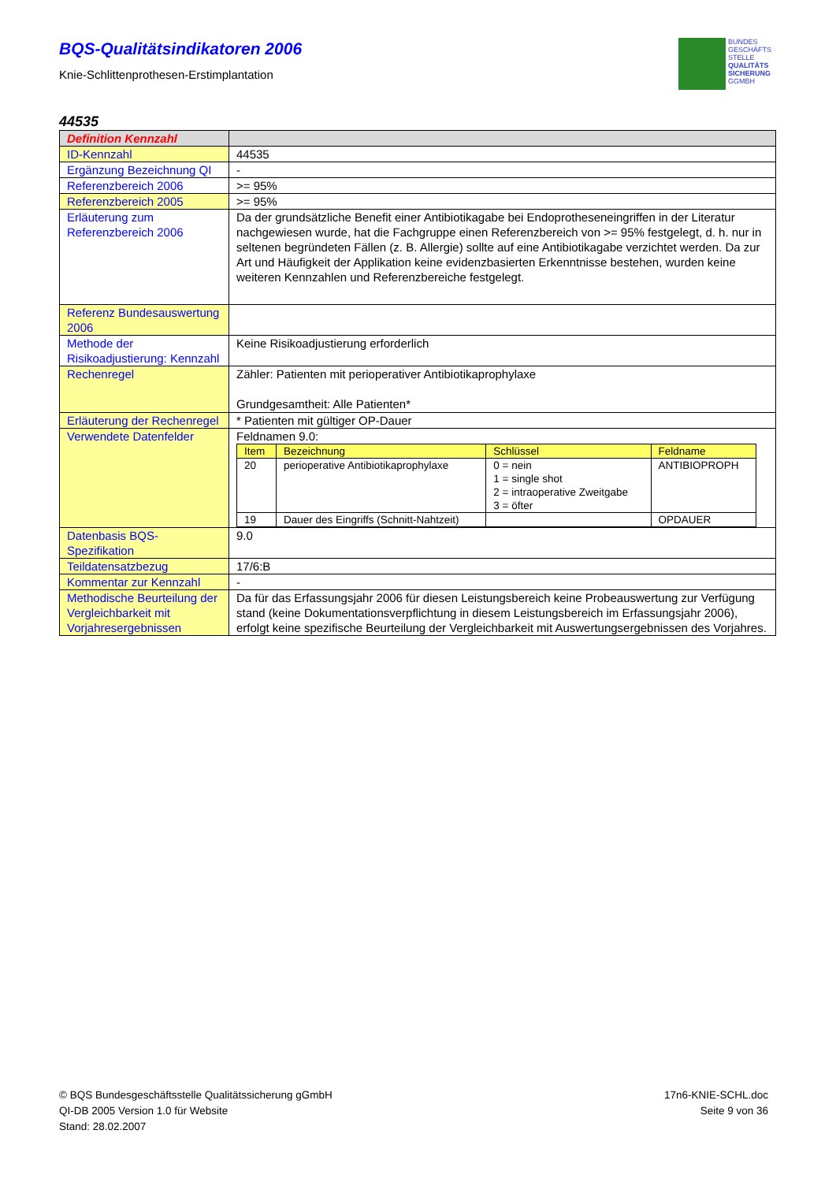BQS-Qualitätsindikatoren 2006
Knie-Schlittenprothesen-Erstimplantation
BUNDES
GESCHÄFTS
STELLE
QUALITÄTS
SICHERUNG
GGMBH
44535
| Definition Kennzahl | |
| ID-Kennzahl | 44535 |
| Ergänzung Bezeichnung QI | - |
| Referenzbereich 2006 | >= 95% |
| Referenzbereich 2005 | >= 95% |
| Erläuterung zum Referenzbereich 2006 | Da der grundsätzliche Benefit einer Antibiotikagabe bei Endoprotheseneingriffen in der Literatur nachgewiesen wurde, hat die Fachgruppe einen Referenzbereich von >= 95% festgelegt, d. h. nur in seltenen begründeten Fällen (z. B. Allergie) sollte auf eine Antibiotikagabe verzichtet werden. Da zur Art und Häufigkeit der Applikation keine evidenzbasierten Erkenntnisse bestehen, wurden keine weiteren Kennzahlen und Referenzbereiche festgelegt. |
| Referenz Bundesauswertung 2006 | |
| Methode der Risikoadjustierung: Kennzahl | Keine Risikoadjustierung erforderlich |
| Rechenregel | Zähler: Patienten mit perioperativer Antibiotikaprophylaxe Grundgesamtheit: Alle Patienten* |
| Erläuterung der Rechenregel | * Patienten mit gültiger OP-Dauer |
| Verwendete Datenfelder | Feldnamen 9.0: / Item / Bezeichnung / Schlüssel / Feldname / / --- / --- / --- / --- / / 20 / perioperative Antibiotikaprophylaxe / 0 = nein 1 = single shot 2 = intraoperative Zweitgabe 3 = öfter / ANTIBIOPROPH / / 19 / Dauer des Eingriffs (Schnitt-Nahtzeit) / / OPDAUER / |
| Datenbasis BQS-Spezifikation | 9.0 |
| Teildatensatzbezug | 17/6:B |
| Kommentar zur Kennzahl | - |
| Methodische Beurteilung der Vergleichbarkeit mit Vorjahresergebnissen | Da für das Erfassungsjahr 2006 für diesen Leistungsbereich keine Probeauswertung zur Verfügung stand (keine Dokumentationsverpflichtung in diesem Leistungsbereich im Erfassungsjahr 2006), erfolgt keine spezifische Beurteilung der Vergleichbarkeit mit Auswertungsergebnissen des Vorjahres. |
© BQS Bundesgeschäftsstelle Qualitätssicherung gGmbH
QI-DB 2005 Version 1.0 für Website
Stand: 28.02.2007
17n6-KNIE-SCHL.doc
Seite 9 von 36